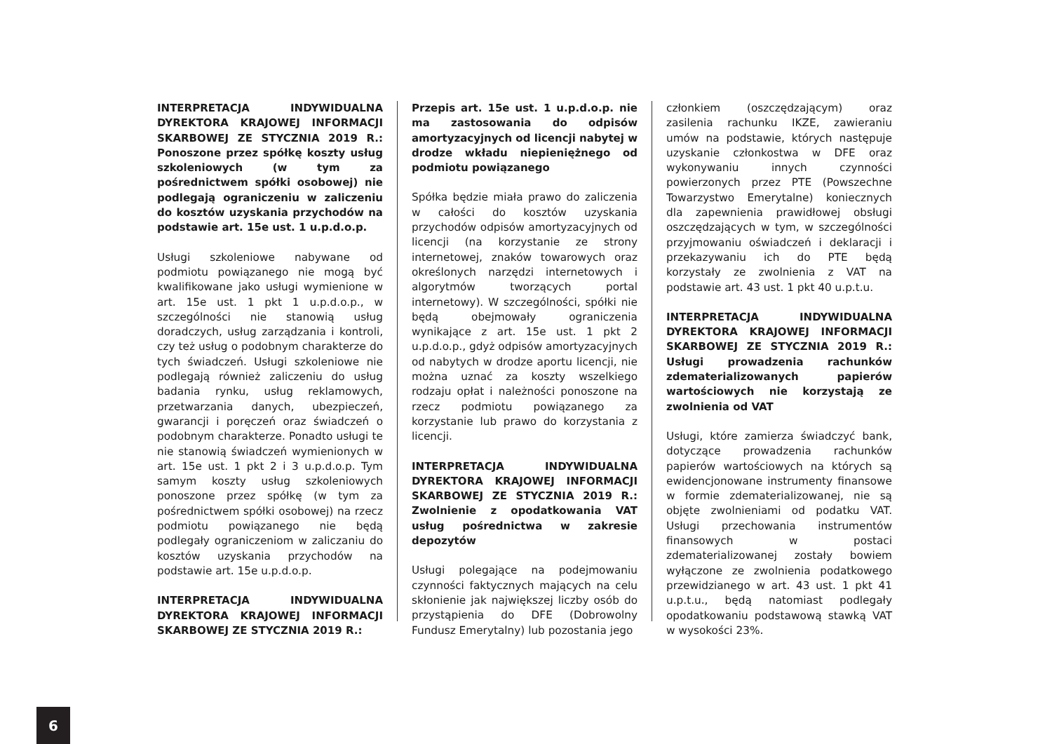INTERPRETACJA INDYWIDUALNA DYREKTORA KRAJOWEJ INFORMACJI SKARBOWEJ ZE STYCZNIA 2019 R.: Ponoszone przez spółkę koszty usług szkoleniowych (w tym za pośrednictwem spółki osobowej) nie podlegają ograniczeniu w zaliczeniu do kosztów uzyskania przychodów na podstawie art. 15e ust. 1 u.p.d.o.p.
Usługi szkoleniowe nabywane od podmiotu powiązanego nie mogą być kwalifikowane jako usługi wymienione w art. 15e ust. 1 pkt 1 u.p.d.o.p., w szczególności nie stanowią usług doradczych, usług zarządzania i kontroli, czy też usług o podobnym charakterze do tych świadczeń. Usługi szkoleniowe nie podlegają również zaliczeniu do usług badania rynku, usług reklamowych, przetwarzania danych, ubezpieczeń, gwarancji i poręczeń oraz świadczeń o podobnym charakterze. Ponadto usługi te nie stanowią świadczeń wymienionych w art. 15e ust. 1 pkt 2 i 3 u.p.d.o.p. Tym samym koszty usług szkoleniowych ponoszone przez spółkę (w tym za pośrednictwem spółki osobowej) na rzecz podmiotu powiązanego nie będą podlegały ograniczeniom w zaliczaniu do kosztów uzyskania przychodów na podstawie art. 15e u.p.d.o.p.
INTERPRETACJA INDYWIDUALNA DYREKTORA KRAJOWEJ INFORMACJI SKARBOWEJ ZE STYCZNIA 2019 R.:
Przepis art. 15e ust. 1 u.p.d.o.p. nie ma zastosowania do odpisów amortyzacyjnych od licencji nabytej w drodze wkładu niepieniężnego od podmiotu powiązanego
Spółka będzie miała prawo do zaliczenia w całości do kosztów uzyskania przychodów odpisów amortyzacyjnych od licencji (na korzystanie ze strony internetowej, znaków towarowych oraz określonych narzędzi internetowych i algorytmów tworzących portal internetowy). W szczególności, spółki nie będą obejmowały ograniczenia wynikające z art. 15e ust. 1 pkt 2 u.p.d.o.p., gdyż odpisów amortyzacyjnych od nabytych w drodze aportu licencji, nie można uznać za koszty wszelkiego rodzaju opłat i należności ponoszone na rzecz podmiotu powiązanego za korzystanie lub prawo do korzystania z licencji.
INTERPRETACJA INDYWIDUALNA DYREKTORA KRAJOWEJ INFORMACJI SKARBOWEJ ZE STYCZNIA 2019 R.: Zwolnienie z opodatkowania VAT usług pośrednictwa w zakresie depozytów
Usługi polegające na podejmowaniu czynności faktycznych mających na celu skłonienie jak największej liczby osób do przystąpienia do DFE (Dobrowolny Fundusz Emerytalny) lub pozostania jego
członkiem (oszczędzającym) oraz zasilenia rachunku IKZE, zawieraniu umów na podstawie, których następuje uzyskanie członkostwa w DFE oraz wykonywaniu innych czynności powierzonych przez PTE (Powszechne Towarzystwo Emerytalne) koniecznych dla zapewnienia prawidłowej obsługi oszczędzających w tym, w szczególności przyjmowaniu oświadczeń i deklaracji i przekazywaniu ich do PTE będą korzystały ze zwolnienia z VAT na podstawie art. 43 ust. 1 pkt 40 u.p.t.u.
INTERPRETACJA INDYWIDUALNA DYREKTORA KRAJOWEJ INFORMACJI SKARBOWEJ ZE STYCZNIA 2019 R.: Usługi prowadzenia rachunków zdematerializowanych papierów wartościowych nie korzystają ze zwolnienia od VAT
Usługi, które zamierza świadczyć bank, dotyczące prowadzenia rachunków papierów wartościowych na których są ewidencjonowane instrumenty finansowe w formie zdematerializowanej, nie są objęte zwolnieniami od podatku VAT. Usługi przechowania instrumentów finansowych w postaci zdematerializowanej zostały bowiem wyłączone ze zwolnienia podatkowego przewidzianego w art. 43 ust. 1 pkt 41 u.p.t.u., będą natomiast podlegały opodatkowaniu podstawową stawką VAT w wysokości 23%.
6